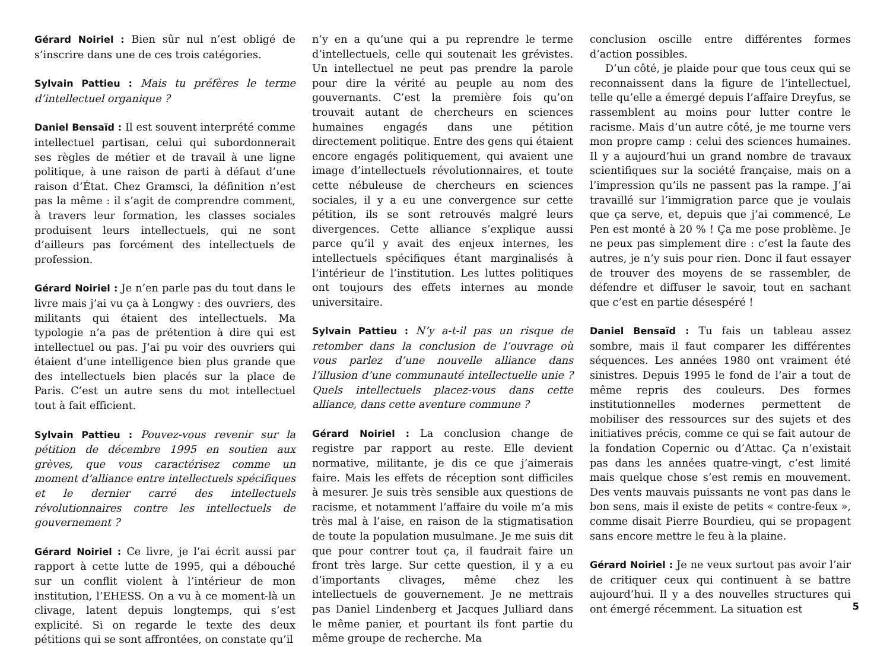Gérard Noiriel : Bien sûr nul n’est obligé de s’inscrire dans une de ces trois catégories.
Sylvain Pattieu : Mais tu préfères le terme d’intellectuel organique ?
Daniel Bensaïd : Il est souvent interprété comme intellectuel partisan, celui qui subordonnerait ses règles de métier et de travail à une ligne politique, à une raison de parti à défaut d’une raison d’État. Chez Gramsci, la définition n’est pas la même : il s’agit de comprendre comment, à travers leur formation, les classes sociales produisent leurs intellectuels, qui ne sont d’ailleurs pas forcément des intellectuels de profession.
Gérard Noiriel : Je n’en parle pas du tout dans le livre mais j’ai vu ça à Longwy : des ouvriers, des militants qui étaient des intellectuels. Ma typologie n’a pas de prétention à dire qui est intellectuel ou pas. J’ai pu voir des ouvriers qui étaient d’une intelligence bien plus grande que des intellectuels bien placés sur la place de Paris. C’est un autre sens du mot intellectuel tout à fait efficient.
Sylvain Pattieu : Pouvez-vous revenir sur la pétition de décembre 1995 en soutien aux grèves, que vous caractérisez comme un moment d’alliance entre intellectuels spécifiques et le dernier carré des intellectuels révolutionnaires contre les intellectuels de gouvernement ?
Gérard Noiriel : Ce livre, je l’ai écrit aussi par rapport à cette lutte de 1995, qui a débouché sur un conflit violent à l’intérieur de mon institution, l’EHESS. On a vu à ce moment-là un clivage, latent depuis longtemps, qui s’est explicité. Si on regarde le texte des deux pétitions qui se sont affrontées, on constate qu’il
n’y en a qu’une qui a pu reprendre le terme d’intellectuels, celle qui soutenait les grévistes. Un intellectuel ne peut pas prendre la parole pour dire la vérité au peuple au nom des gouvernants. C’est la première fois qu’on trouvait autant de chercheurs en sciences humaines engagés dans une pétition directement politique. Entre des gens qui étaient encore engagés politiquement, qui avaient une image d’intellectuels révolutionnaires, et toute cette nébuleuse de chercheurs en sciences sociales, il y a eu une convergence sur cette pétition, ils se sont retrouvés malgré leurs divergences. Cette alliance s’explique aussi parce qu’il y avait des enjeux internes, les intellectuels spécifiques étant marginalisés à l’intérieur de l’institution. Les luttes politiques ont toujours des effets internes au monde universitaire.
Sylvain Pattieu : N’y a-t-il pas un risque de retomber dans la conclusion de l’ouvrage où vous parlez d’une nouvelle alliance dans l’illusion d’une communauté intellectuelle unie ? Quels intellectuels placez-vous dans cette alliance, dans cette aventure commune ?
Gérard Noiriel : La conclusion change de registre par rapport au reste. Elle devient normative, militante, je dis ce que j’aimerais faire. Mais les effets de réception sont difficiles à mesurer. Je suis très sensible aux questions de racisme, et notamment l’affaire du voile m’a mis très mal à l’aise, en raison de la stigmatisation de toute la population musulmane. Je me suis dit que pour contrer tout ça, il faudrait faire un front très large. Sur cette question, il y a eu d’importants clivages, même chez les intellectuels de gouvernement. Je ne mettrais pas Daniel Lindenberg et Jacques Julliard dans le même panier, et pourtant ils font partie du même groupe de recherche. Ma
conclusion oscille entre différentes formes d’action possibles.
D’un côté, je plaide pour que tous ceux qui se reconnaissent dans la figure de l’intellectuel, telle qu’elle a émergé depuis l’affaire Dreyfus, se rassemblent au moins pour lutter contre le racisme. Mais d’un autre côté, je me tourne vers mon propre camp : celui des sciences humaines. Il y a aujourd’hui un grand nombre de travaux scientifiques sur la société française, mais on a l’impression qu’ils ne passent pas la rampe. J’ai travaillé sur l’immigration parce que je voulais que ça serve, et, depuis que j’ai commencé, Le Pen est monté à 20 % ! Ça me pose problème. Je ne peux pas simplement dire : c’est la faute des autres, je n’y suis pour rien. Donc il faut essayer de trouver des moyens de se rassembler, de défendre et diffuser le savoir, tout en sachant que c’est en partie désespéré !
Daniel Bensaïd : Tu fais un tableau assez sombre, mais il faut comparer les différentes séquences. Les années 1980 ont vraiment été sinistres. Depuis 1995 le fond de l’air a tout de même repris des couleurs. Des formes institutionnelles modernes permettent de mobiliser des ressources sur des sujets et des initiatives précis, comme ce qui se fait autour de la fondation Copernic ou d’Attac. Ça n’existait pas dans les années quatre-vingt, c’est limité mais quelque chose s’est remis en mouvement. Des vents mauvais puissants ne vont pas dans le bon sens, mais il existe de petits « contre-feux », comme disait Pierre Bourdieu, qui se propagent sans encore mettre le feu à la plaine.
Gérard Noiriel : Je ne veux surtout pas avoir l’air de critiquer ceux qui continuent à se battre aujourd’hui. Il y a des nouvelles structures qui ont émergé récemment. La situation est
5